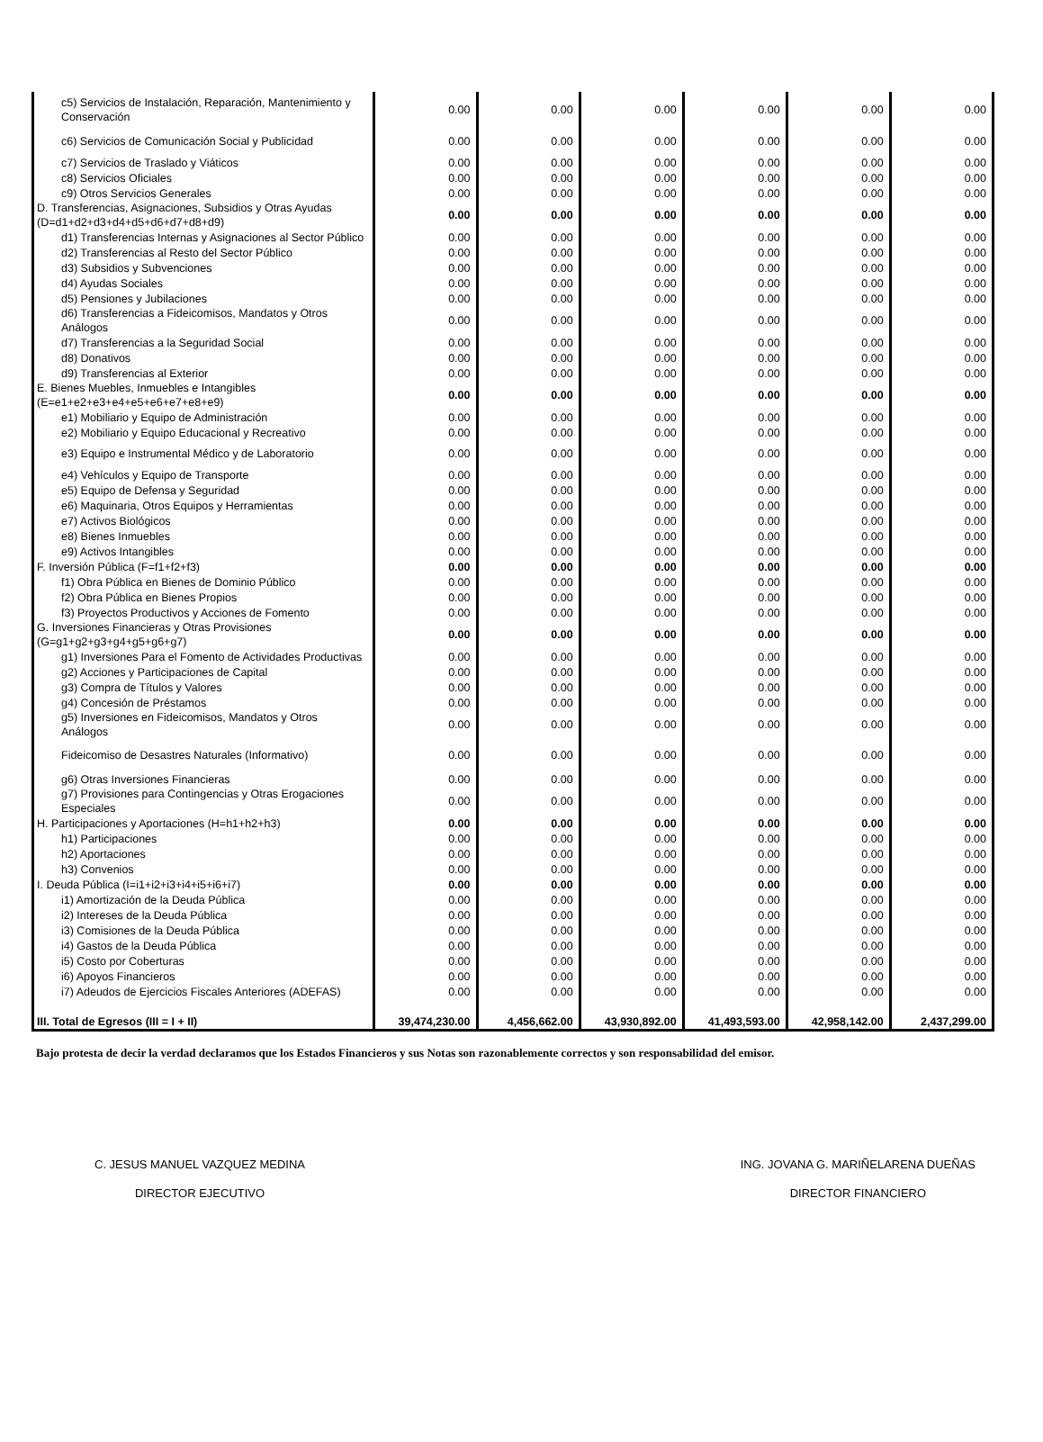| c5) Servicios de Instalación, Reparación, Mantenimiento y Conservación | 0.00 | 0.00 | 0.00 | 0.00 | 0.00 | 0.00 |
| c6) Servicios de Comunicación Social y Publicidad | 0.00 | 0.00 | 0.00 | 0.00 | 0.00 | 0.00 |
| c7) Servicios de Traslado y Viáticos | 0.00 | 0.00 | 0.00 | 0.00 | 0.00 | 0.00 |
| c8) Servicios Oficiales | 0.00 | 0.00 | 0.00 | 0.00 | 0.00 | 0.00 |
| c9) Otros Servicios Generales | 0.00 | 0.00 | 0.00 | 0.00 | 0.00 | 0.00 |
| D. Transferencias, Asignaciones, Subsidios y Otras Ayudas (D=d1+d2+d3+d4+d5+d6+d7+d8+d9) | 0.00 | 0.00 | 0.00 | 0.00 | 0.00 | 0.00 |
| d1) Transferencias Internas y Asignaciones al Sector Público | 0.00 | 0.00 | 0.00 | 0.00 | 0.00 | 0.00 |
| d2) Transferencias al Resto del Sector Público | 0.00 | 0.00 | 0.00 | 0.00 | 0.00 | 0.00 |
| d3) Subsidios y Subvenciones | 0.00 | 0.00 | 0.00 | 0.00 | 0.00 | 0.00 |
| d4) Ayudas Sociales | 0.00 | 0.00 | 0.00 | 0.00 | 0.00 | 0.00 |
| d5) Pensiones y Jubilaciones | 0.00 | 0.00 | 0.00 | 0.00 | 0.00 | 0.00 |
| d6) Transferencias a Fideicomisos, Mandatos y Otros Análogos | 0.00 | 0.00 | 0.00 | 0.00 | 0.00 | 0.00 |
| d7) Transferencias a la Seguridad Social | 0.00 | 0.00 | 0.00 | 0.00 | 0.00 | 0.00 |
| d8) Donativos | 0.00 | 0.00 | 0.00 | 0.00 | 0.00 | 0.00 |
| d9) Transferencias al Exterior | 0.00 | 0.00 | 0.00 | 0.00 | 0.00 | 0.00 |
| E. Bienes Muebles, Inmuebles e Intangibles (E=e1+e2+e3+e4+e5+e6+e7+e8+e9) | 0.00 | 0.00 | 0.00 | 0.00 | 0.00 | 0.00 |
| e1) Mobiliario y Equipo de Administración | 0.00 | 0.00 | 0.00 | 0.00 | 0.00 | 0.00 |
| e2) Mobiliario y Equipo Educacional y Recreativo | 0.00 | 0.00 | 0.00 | 0.00 | 0.00 | 0.00 |
| e3) Equipo e Instrumental Médico y de Laboratorio | 0.00 | 0.00 | 0.00 | 0.00 | 0.00 | 0.00 |
| e4) Vehículos y Equipo de Transporte | 0.00 | 0.00 | 0.00 | 0.00 | 0.00 | 0.00 |
| e5) Equipo de Defensa y Seguridad | 0.00 | 0.00 | 0.00 | 0.00 | 0.00 | 0.00 |
| e6) Maquinaria, Otros Equipos y Herramientas | 0.00 | 0.00 | 0.00 | 0.00 | 0.00 | 0.00 |
| e7) Activos Biológicos | 0.00 | 0.00 | 0.00 | 0.00 | 0.00 | 0.00 |
| e8) Bienes Inmuebles | 0.00 | 0.00 | 0.00 | 0.00 | 0.00 | 0.00 |
| e9) Activos Intangibles | 0.00 | 0.00 | 0.00 | 0.00 | 0.00 | 0.00 |
| F. Inversión Pública (F=f1+f2+f3) | 0.00 | 0.00 | 0.00 | 0.00 | 0.00 | 0.00 |
| f1) Obra Pública en Bienes de Dominio Público | 0.00 | 0.00 | 0.00 | 0.00 | 0.00 | 0.00 |
| f2) Obra Pública en Bienes Propios | 0.00 | 0.00 | 0.00 | 0.00 | 0.00 | 0.00 |
| f3) Proyectos Productivos y Acciones de Fomento | 0.00 | 0.00 | 0.00 | 0.00 | 0.00 | 0.00 |
| G. Inversiones Financieras y Otras Provisiones (G=g1+g2+g3+g4+g5+g6+g7) | 0.00 | 0.00 | 0.00 | 0.00 | 0.00 | 0.00 |
| g1) Inversiones Para el Fomento de Actividades Productivas | 0.00 | 0.00 | 0.00 | 0.00 | 0.00 | 0.00 |
| g2) Acciones y Participaciones de Capital | 0.00 | 0.00 | 0.00 | 0.00 | 0.00 | 0.00 |
| g3) Compra de Títulos y Valores | 0.00 | 0.00 | 0.00 | 0.00 | 0.00 | 0.00 |
| g4) Concesión de Préstamos | 0.00 | 0.00 | 0.00 | 0.00 | 0.00 | 0.00 |
| g5) Inversiones en Fideicomisos, Mandatos y Otros Análogos | 0.00 | 0.00 | 0.00 | 0.00 | 0.00 | 0.00 |
| Fideicomiso de Desastres Naturales (Informativo) | 0.00 | 0.00 | 0.00 | 0.00 | 0.00 | 0.00 |
| g6) Otras Inversiones Financieras | 0.00 | 0.00 | 0.00 | 0.00 | 0.00 | 0.00 |
| g7) Provisiones para Contingencias y Otras Erogaciones Especiales | 0.00 | 0.00 | 0.00 | 0.00 | 0.00 | 0.00 |
| H. Participaciones y Aportaciones (H=h1+h2+h3) | 0.00 | 0.00 | 0.00 | 0.00 | 0.00 | 0.00 |
| h1) Participaciones | 0.00 | 0.00 | 0.00 | 0.00 | 0.00 | 0.00 |
| h2) Aportaciones | 0.00 | 0.00 | 0.00 | 0.00 | 0.00 | 0.00 |
| h3) Convenios | 0.00 | 0.00 | 0.00 | 0.00 | 0.00 | 0.00 |
| I. Deuda Pública (I=i1+i2+i3+i4+i5+i6+i7) | 0.00 | 0.00 | 0.00 | 0.00 | 0.00 | 0.00 |
| i1) Amortización de la Deuda Pública | 0.00 | 0.00 | 0.00 | 0.00 | 0.00 | 0.00 |
| i2) Intereses de la Deuda Pública | 0.00 | 0.00 | 0.00 | 0.00 | 0.00 | 0.00 |
| i3) Comisiones de la Deuda Pública | 0.00 | 0.00 | 0.00 | 0.00 | 0.00 | 0.00 |
| i4) Gastos de la Deuda Pública | 0.00 | 0.00 | 0.00 | 0.00 | 0.00 | 0.00 |
| i5) Costo por Coberturas | 0.00 | 0.00 | 0.00 | 0.00 | 0.00 | 0.00 |
| i6) Apoyos Financieros | 0.00 | 0.00 | 0.00 | 0.00 | 0.00 | 0.00 |
| i7) Adeudos de Ejercicios Fiscales Anteriores (ADEFAS) | 0.00 | 0.00 | 0.00 | 0.00 | 0.00 | 0.00 |
| III. Total de Egresos (III = I + II) | 39,474,230.00 | 4,456,662.00 | 43,930,892.00 | 41,493,593.00 | 42,958,142.00 | 2,437,299.00 |
Bajo protesta de decir la verdad declaramos que los Estados Financieros y sus Notas son razonablemente correctos y son responsabilidad del emisor.
C. JESUS MANUEL VAZQUEZ MEDINA
DIRECTOR EJECUTIVO
ING. JOVANA G. MARIÑELARENA DUEÑAS
DIRECTOR FINANCIERO